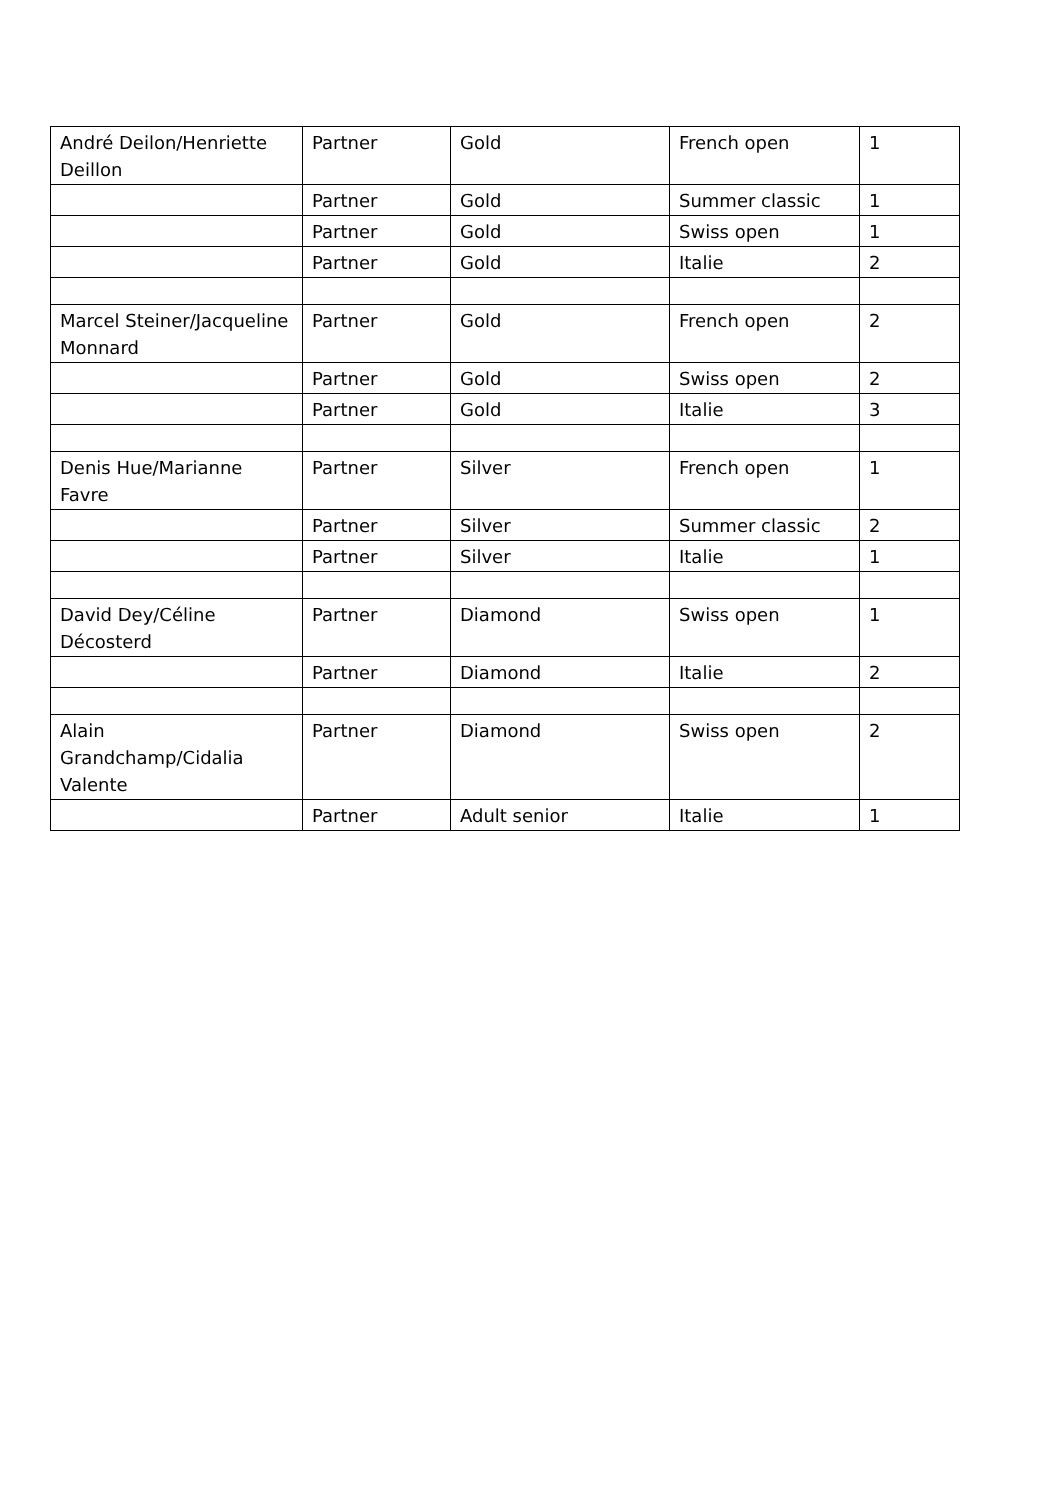| André Deilon/Henriette Deillon | Partner | Gold | French open | 1 |
| | Partner | Gold | Summer classic | 1 |
| | Partner | Gold | Swiss open | 1 |
| | Partner | Gold | Italie | 2 |
| Marcel Steiner/Jacqueline Monnard | Partner | Gold | French open | 2 |
| | Partner | Gold | Swiss open | 2 |
| | Partner | Gold | Italie | 3 |
| Denis Hue/Marianne Favre | Partner | Silver | French open | 1 |
| | Partner | Silver | Summer classic | 2 |
| | Partner | Silver | Italie | 1 |
| David Dey/Céline Décosterd | Partner | Diamond | Swiss open | 1 |
| | Partner | Diamond | Italie | 2 |
| Alain Grandchamp/Cidalia Valente | Partner | Diamond | Swiss open | 2 |
| | Partner | Adult senior | Italie | 1 |